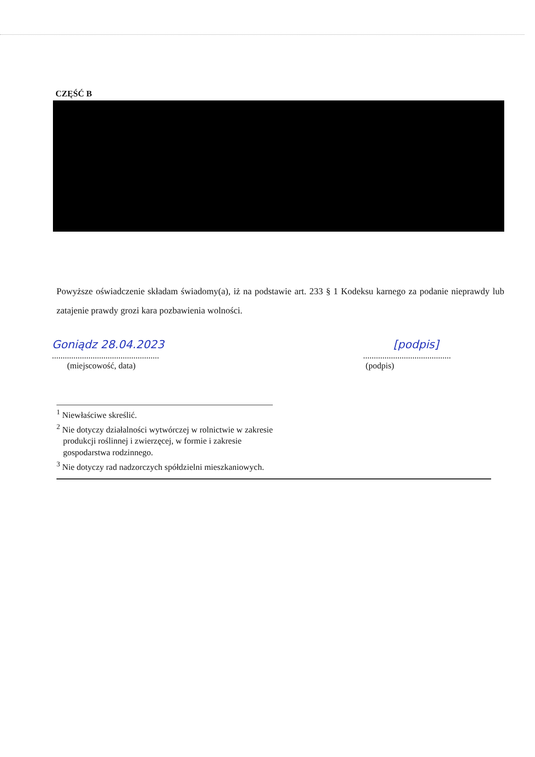CZĘŚĆ B
Powyższe oświadczenie składam świadomy(a), iż na podstawie art. 233 § 1 Kodeksu karnego za podanie nieprawdy lub zatajenie prawdy grozi kara pozbawienia wolności.
Goniądz 28.04.2023
..................................................
(miejscowość, data)
[podpis]
.........................................
(podpis)
<sup>1</sup> Niewłaściwe skreślić.
<sup>2</sup> Nie dotyczy działalności wytwórczej w rolnictwie w zakresie
produkcji roślinnej i zwierzęcej, w formie i zakresie
gospodarstwa rodzinnego.
<sup>3</sup> Nie dotyczy rad nadzorczych spółdzielni mieszkaniowych.